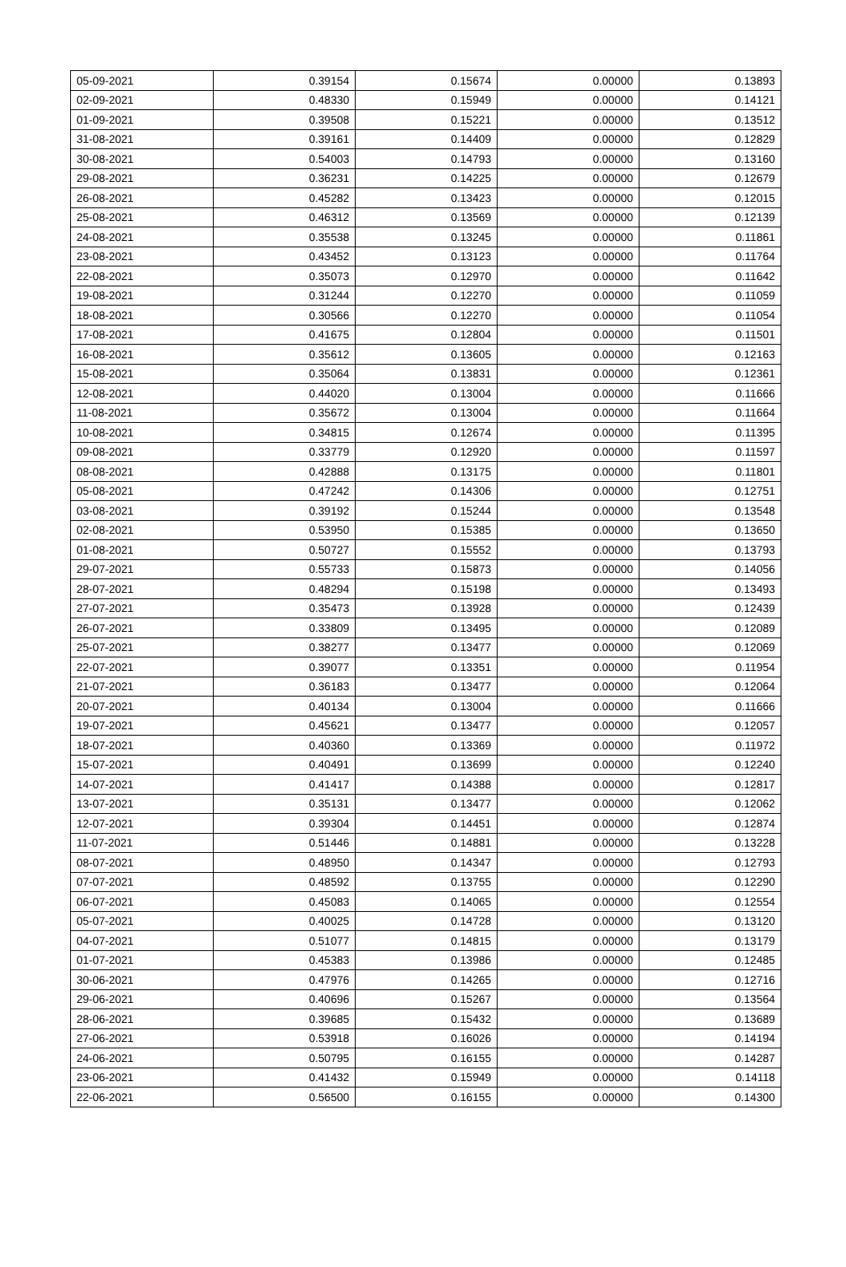| 05-09-2021 | 0.39154 | 0.15674 | 0.00000 | 0.13893 |
| 02-09-2021 | 0.48330 | 0.15949 | 0.00000 | 0.14121 |
| 01-09-2021 | 0.39508 | 0.15221 | 0.00000 | 0.13512 |
| 31-08-2021 | 0.39161 | 0.14409 | 0.00000 | 0.12829 |
| 30-08-2021 | 0.54003 | 0.14793 | 0.00000 | 0.13160 |
| 29-08-2021 | 0.36231 | 0.14225 | 0.00000 | 0.12679 |
| 26-08-2021 | 0.45282 | 0.13423 | 0.00000 | 0.12015 |
| 25-08-2021 | 0.46312 | 0.13569 | 0.00000 | 0.12139 |
| 24-08-2021 | 0.35538 | 0.13245 | 0.00000 | 0.11861 |
| 23-08-2021 | 0.43452 | 0.13123 | 0.00000 | 0.11764 |
| 22-08-2021 | 0.35073 | 0.12970 | 0.00000 | 0.11642 |
| 19-08-2021 | 0.31244 | 0.12270 | 0.00000 | 0.11059 |
| 18-08-2021 | 0.30566 | 0.12270 | 0.00000 | 0.11054 |
| 17-08-2021 | 0.41675 | 0.12804 | 0.00000 | 0.11501 |
| 16-08-2021 | 0.35612 | 0.13605 | 0.00000 | 0.12163 |
| 15-08-2021 | 0.35064 | 0.13831 | 0.00000 | 0.12361 |
| 12-08-2021 | 0.44020 | 0.13004 | 0.00000 | 0.11666 |
| 11-08-2021 | 0.35672 | 0.13004 | 0.00000 | 0.11664 |
| 10-08-2021 | 0.34815 | 0.12674 | 0.00000 | 0.11395 |
| 09-08-2021 | 0.33779 | 0.12920 | 0.00000 | 0.11597 |
| 08-08-2021 | 0.42888 | 0.13175 | 0.00000 | 0.11801 |
| 05-08-2021 | 0.47242 | 0.14306 | 0.00000 | 0.12751 |
| 03-08-2021 | 0.39192 | 0.15244 | 0.00000 | 0.13548 |
| 02-08-2021 | 0.53950 | 0.15385 | 0.00000 | 0.13650 |
| 01-08-2021 | 0.50727 | 0.15552 | 0.00000 | 0.13793 |
| 29-07-2021 | 0.55733 | 0.15873 | 0.00000 | 0.14056 |
| 28-07-2021 | 0.48294 | 0.15198 | 0.00000 | 0.13493 |
| 27-07-2021 | 0.35473 | 0.13928 | 0.00000 | 0.12439 |
| 26-07-2021 | 0.33809 | 0.13495 | 0.00000 | 0.12089 |
| 25-07-2021 | 0.38277 | 0.13477 | 0.00000 | 0.12069 |
| 22-07-2021 | 0.39077 | 0.13351 | 0.00000 | 0.11954 |
| 21-07-2021 | 0.36183 | 0.13477 | 0.00000 | 0.12064 |
| 20-07-2021 | 0.40134 | 0.13004 | 0.00000 | 0.11666 |
| 19-07-2021 | 0.45621 | 0.13477 | 0.00000 | 0.12057 |
| 18-07-2021 | 0.40360 | 0.13369 | 0.00000 | 0.11972 |
| 15-07-2021 | 0.40491 | 0.13699 | 0.00000 | 0.12240 |
| 14-07-2021 | 0.41417 | 0.14388 | 0.00000 | 0.12817 |
| 13-07-2021 | 0.35131 | 0.13477 | 0.00000 | 0.12062 |
| 12-07-2021 | 0.39304 | 0.14451 | 0.00000 | 0.12874 |
| 11-07-2021 | 0.51446 | 0.14881 | 0.00000 | 0.13228 |
| 08-07-2021 | 0.48950 | 0.14347 | 0.00000 | 0.12793 |
| 07-07-2021 | 0.48592 | 0.13755 | 0.00000 | 0.12290 |
| 06-07-2021 | 0.45083 | 0.14065 | 0.00000 | 0.12554 |
| 05-07-2021 | 0.40025 | 0.14728 | 0.00000 | 0.13120 |
| 04-07-2021 | 0.51077 | 0.14815 | 0.00000 | 0.13179 |
| 01-07-2021 | 0.45383 | 0.13986 | 0.00000 | 0.12485 |
| 30-06-2021 | 0.47976 | 0.14265 | 0.00000 | 0.12716 |
| 29-06-2021 | 0.40696 | 0.15267 | 0.00000 | 0.13564 |
| 28-06-2021 | 0.39685 | 0.15432 | 0.00000 | 0.13689 |
| 27-06-2021 | 0.53918 | 0.16026 | 0.00000 | 0.14194 |
| 24-06-2021 | 0.50795 | 0.16155 | 0.00000 | 0.14287 |
| 23-06-2021 | 0.41432 | 0.15949 | 0.00000 | 0.14118 |
| 22-06-2021 | 0.56500 | 0.16155 | 0.00000 | 0.14300 |